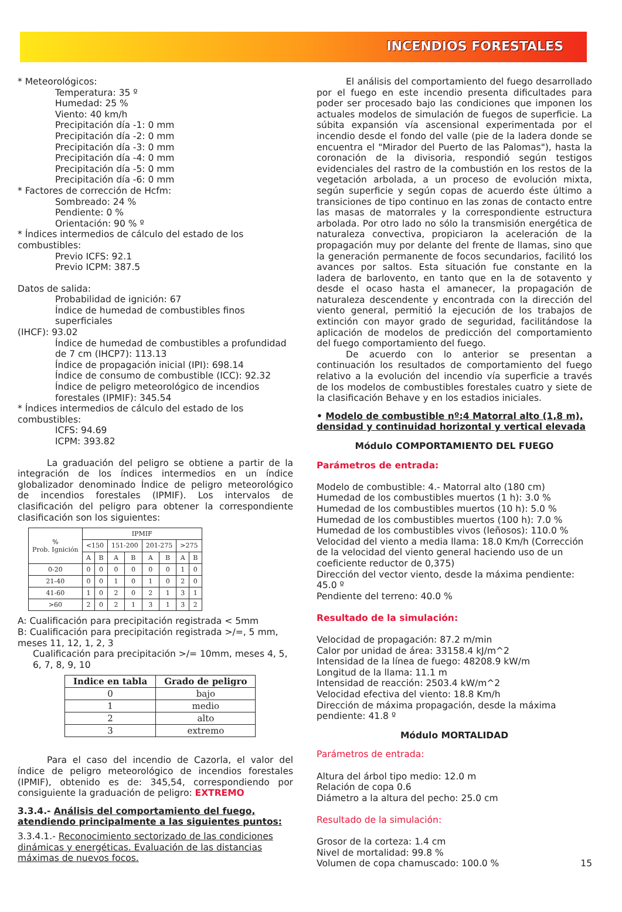INCENDIOS FORESTALES
* Meteorológicos:
Temperatura: 35 º
Humedad: 25 %
Viento: 40 km/h
Precipitación día -1: 0 mm
Precipitación día -2: 0 mm
Precipitación día -3: 0 mm
Precipitación día -4: 0 mm
Precipitación día -5: 0 mm
Precipitación día -6: 0 mm
* Factores de corrección de Hcfm:
Sombreado: 24 %
Pendiente: 0 %
Orientación: 90 % º
* Índices intermedios de cálculo del estado de los combustibles:
Previo ICFS: 92.1
Previo ICPM: 387.5
Datos de salida:
Probabilidad de ignición: 67
Índice de humedad de combustibles finos superficiales
(IHCF): 93.02
Índice de humedad de combustibles a profundidad de 7 cm (IHCP7): 113.13
Índice de propagación inicial (IPI): 698.14
Índice de consumo de combustible (ICC): 92.32
Índice de peligro meteorológico de incendios forestales (IPMIF): 345.54
* Índices intermedios de cálculo del estado de los combustibles:
ICFS: 94.69
ICPM: 393.82
La graduación del peligro se obtiene a partir de la integración de los índices intermedios en un índice globalizador denominado Índice de peligro meteorológico de incendios forestales (IPMIF). Los intervalos de clasificación del peligro para obtener la correspondiente clasificación son los siguientes:
| % Prob. Ignición | IPMIF | | | | | | | |
| --- | --- | --- | --- | --- | --- | --- | --- | --- |
| | <150 | | 151-200 | | 201-275 | | >275 | |
| | A | B | A | B | A | B | A | B |
| 0-20 | 0 | 0 | 0 | 0 | 0 | 0 | 1 | 0 |
| 21-40 | 0 | 0 | 1 | 0 | 1 | 0 | 2 | 0 |
| 41-60 | 1 | 0 | 2 | 0 | 2 | 1 | 3 | 1 |
| >60 | 2 | 0 | 2 | 1 | 3 | 1 | 3 | 2 |
A: Cualificación para precipitación registrada < 5mm
B: Cualificación para precipitación registrada >/=, 5 mm, meses 11, 12, 1, 2, 3
Cualificación para precipitación >/= 10mm, meses 4, 5, 6, 7, 8, 9, 10
| Indice en tabla | Grado de peligro |
| --- | --- |
| 0 | bajo |
| 1 | medio |
| 2 | alto |
| 3 | extremo |
Para el caso del incendio de Cazorla, el valor del índice de peligro meteorológico de incendios forestales (IPMIF), obtenido es de: 345,54, correspondiendo por consiguiente la graduación de peligro: EXTREMO
3.3.4.- Análisis del comportamiento del fuego, atendiendo principalmente a las siguientes puntos:
3.3.4.1.- Reconocimiento sectorizado de las condiciones dinámicas y energéticas. Evaluación de las distancias máximas de nuevos focos.
El análisis del comportamiento del fuego desarrollado por el fuego en este incendio presenta dificultades para poder ser procesado bajo las condiciones que imponen los actuales modelos de simulación de fuegos de superficie. La súbita expansión vía ascensional experimentada por el incendio desde el fondo del valle (pie de la ladera donde se encuentra el "Mirador del Puerto de las Palomas"), hasta la coronación de la divisoria, respondió según testigos evidenciales del rastro de la combustión en los restos de la vegetación arbolada, a un proceso de evolución mixta, según superficie y según copas de acuerdo éste último a transiciones de tipo continuo en las zonas de contacto entre las masas de matorrales y la correspondiente estructura arbolada. Por otro lado no sólo la transmisión energética de naturaleza convectiva, propiciaron la aceleración de la propagación muy por delante del frente de llamas, sino que la generación permanente de focos secundarios, facilitó los avances por saltos. Esta situación fue constante en la ladera de barlovento, en tanto que en la de sotavento y desde el ocaso hasta el amanecer, la propagación de naturaleza descendente y encontrada con la dirección del viento general, permitió la ejecución de los trabajos de extinción con mayor grado de seguridad, facilitándose la aplicación de modelos de predicción del comportamiento del fuego comportamiento del fuego.
De acuerdo con lo anterior se presentan a continuación los resultados de comportamiento del fuego relativo a la evolución del incendio vía superficie a través de los modelos de combustibles forestales cuatro y siete de la clasificación Behave y en los estadios iniciales.
• Modelo de combustible nº:4 Matorral alto (1,8 m), densidad y continuidad horizontal y vertical elevada
Módulo COMPORTAMIENTO DEL FUEGO
Parámetros de entrada:
Modelo de combustible: 4.- Matorral alto (180 cm)
Humedad de los combustibles muertos (1 h): 3.0 %
Humedad de los combustibles muertos (10 h): 5.0 %
Humedad de los combustibles muertos (100 h): 7.0 %
Humedad de los combustibles vivos (leñosos): 110.0 %
Velocidad del viento a media llama: 18.0 Km/h (Corrección de la velocidad del viento general haciendo uso de un coeficiente reductor de 0,375)
Dirección del vector viento, desde la máxima pendiente: 45.0 º
Pendiente del terreno: 40.0 %
Resultado de la simulación:
Velocidad de propagación: 87.2 m/min
Calor por unidad de área: 33158.4 kJ/m^2
Intensidad de la línea de fuego: 48208.9 kW/m
Longitud de la llama: 11.1 m
Intensidad de reacción: 2503.4 kW/m^2
Velocidad efectiva del viento: 18.8 Km/h
Dirección de máxima propagación, desde la máxima pendiente: 41.8 º
Módulo MORTALIDAD
Parámetros de entrada:
Altura del árbol tipo medio: 12.0 m
Relación de copa 0.6
Diámetro a la altura del pecho: 25.0 cm
Resultado de la simulación:
Grosor de la corteza: 1.4 cm
Nivel de mortalidad: 99.8 %
Volumen de copa chamuscado: 100.0 % 15